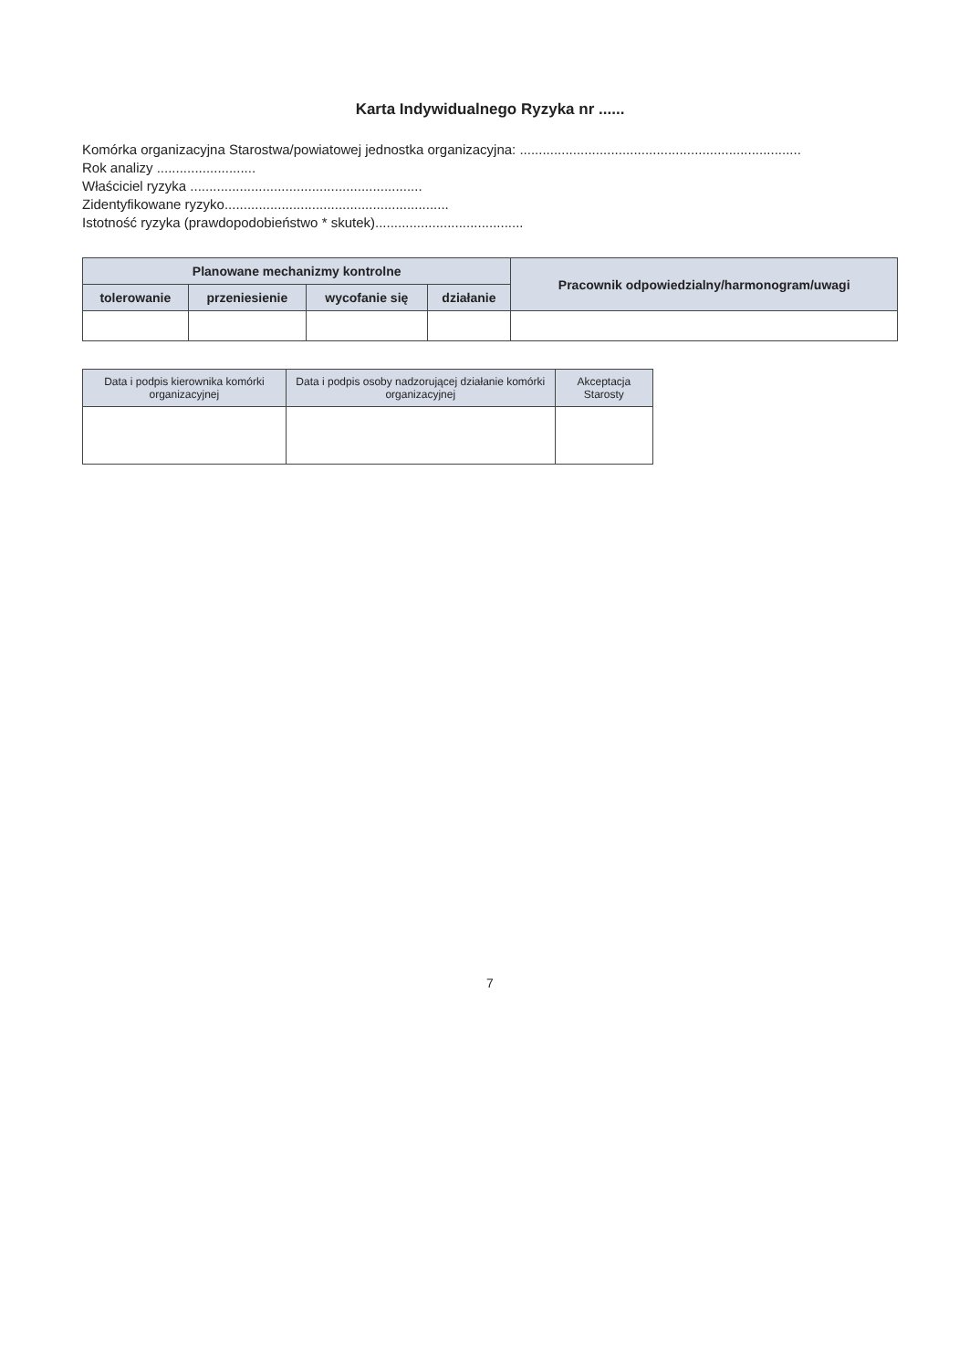Karta Indywidualnego Ryzyka nr ......
Komórka organizacyjna Starostwa/powiatowej jednostka organizacyjna: ..........................................................................
Rok analizy ..........................
Właściciel ryzyka .............................................................
Zidentyfikowane ryzyko...........................................................
Istotność ryzyka (prawdopodobieństwo * skutek).......................................
| Planowane mechanizmy kontrolne | | | | Pracownik odpowiedzialny/harmonogram/uwagi |
| --- | --- | --- | --- | --- |
| tolerowanie | przeniesienie | wycofanie się | działanie | |
| Data i podpis kierownika komórki organizacyjnej | Data i podpis osoby nadzorującej działanie komórki organizacyjnej | Akceptacja Starosty |
| --- | --- | --- |
7